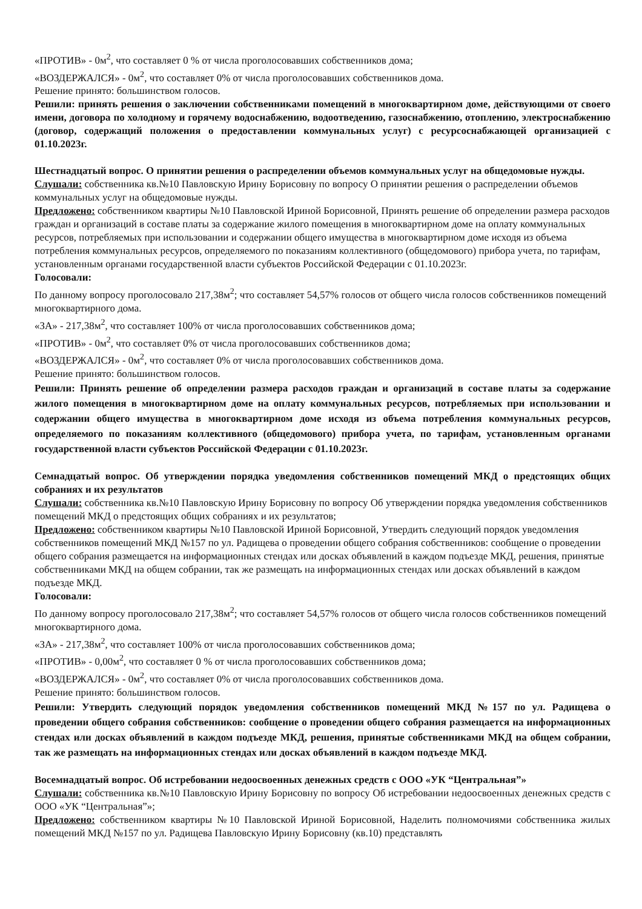«ПРОТИВ» - 0м<sup>2</sup>, что составляет 0 % от числа проголосовавших собственников дома;
«ВОЗДЕРЖАЛСЯ» - 0м<sup>2</sup>, что составляет 0% от числа проголосовавших собственников дома.
Решение принято: большинством голосов.
Решили: принять решения о заключении собственниками помещений в многоквартирном доме, действующими от своего имени, договора по холодному и горячему водоснабжению, водоотведению, газоснабжению, отоплению, электроснабжению (договор, содержащий положения о предоставлении коммунальных услуг) с ресурсоснабжающей организацией с 01.10.2023г.
Шестнадцатый вопрос. О принятии решения о распределении объемов коммунальных услуг на общедомовые нужды.
Слушали: собственника кв.№10 Павловскую Ирину Борисовну по вопросу О принятии решения о распределении объемов коммунальных услуг на общедомовые нужды.
Предложено: собственником квартиры №10 Павловской Ириной Борисовной, Принять решение об определении размера расходов граждан и организаций в составе платы за содержание жилого помещения в многоквартирном доме на оплату коммунальных ресурсов, потребляемых при использовании и содержании общего имущества в многоквартирном доме исходя из объема потребления коммунальных ресурсов, определяемого по показаниям коллективного (общедомового) прибора учета, по тарифам, установленным органами государственной власти субъектов Российской Федерации с 01.10.2023г.
Голосовали:
По данному вопросу проголосовало 217,38м<sup>2</sup>; что составляет 54,57% голосов от общего числа голосов собственников помещений многоквартирного дома.
«ЗА» - 217,38м<sup>2</sup>, что составляет 100% от числа проголосовавших собственников дома;
«ПРОТИВ» - 0м<sup>2</sup>, что составляет 0% от числа проголосовавших собственников дома;
«ВОЗДЕРЖАЛСЯ» - 0м<sup>2</sup>, что составляет 0% от числа проголосовавших собственников дома.
Решение принято: большинством голосов.
Решили: Принять решение об определении размера расходов граждан и организаций в составе платы за содержание жилого помещения в многоквартирном доме на оплату коммунальных ресурсов, потребляемых при использовании и содержании общего имущества в многоквартирном доме исходя из объема потребления коммунальных ресурсов, определяемого по показаниям коллективного (общедомового) прибора учета, по тарифам, установленным органами государственной власти субъектов Российской Федерации с 01.10.2023г.
Семнадцатый вопрос. Об утверждении порядка уведомления собственников помещений МКД о предстоящих общих собраниях и их результатов
Слушали: собственника кв.№10 Павловскую Ирину Борисовну по вопросу Об утверждении порядка уведомления собственников помещений МКД о предстоящих общих собраниях и их результатов;
Предложено: собственником квартиры №10 Павловской Ириной Борисовной, Утвердить следующий порядок уведомления собственников помещений МКД №157 по ул. Радищева о проведении общего собрания собственников: сообщение о проведении общего собрания размещается на информационных стендах или досках объявлений в каждом подъезде МКД, решения, принятые собственниками МКД на общем собрании, так же размещать на информационных стендах или досках объявлений в каждом подъезде МКД.
Голосовали:
По данному вопросу проголосовало 217,38м<sup>2</sup>; что составляет 54,57% голосов от общего числа голосов собственников помещений многоквартирного дома.
«ЗА» - 217,38м<sup>2</sup>, что составляет 100% от числа проголосовавших собственников дома;
«ПРОТИВ» - 0,00м<sup>2</sup>, что составляет 0 % от числа проголосовавших собственников дома;
«ВОЗДЕРЖАЛСЯ» - 0м<sup>2</sup>, что составляет 0% от числа проголосовавших собственников дома.
Решение принято: большинством голосов.
Решили: Утвердить следующий порядок уведомления собственников помещений МКД №157 по ул. Радищева о проведении общего собрания собственников: сообщение о проведении общего собрания размещается на информационных стендах или досках объявлений в каждом подъезде МКД, решения, принятые собственниками МКД на общем собрании, так же размещать на информационных стендах или досках объявлений в каждом подъезде МКД.
Восемнадцатый вопрос. Об истребовании недоосвоенных денежных средств с ООО «УК “Центральная”»
Слушали: собственника кв.№10 Павловскую Ирину Борисовну по вопросу Об истребовании недоосвоенных денежных средств с ООО «УК “Центральная”»;
Предложено: собственником квартиры №10 Павловской Ириной Борисовной, Наделить полномочиями собственника жилых помещений МКД №157 по ул. Радищева Павловскую Ирину Борисовну (кв.10) представлять